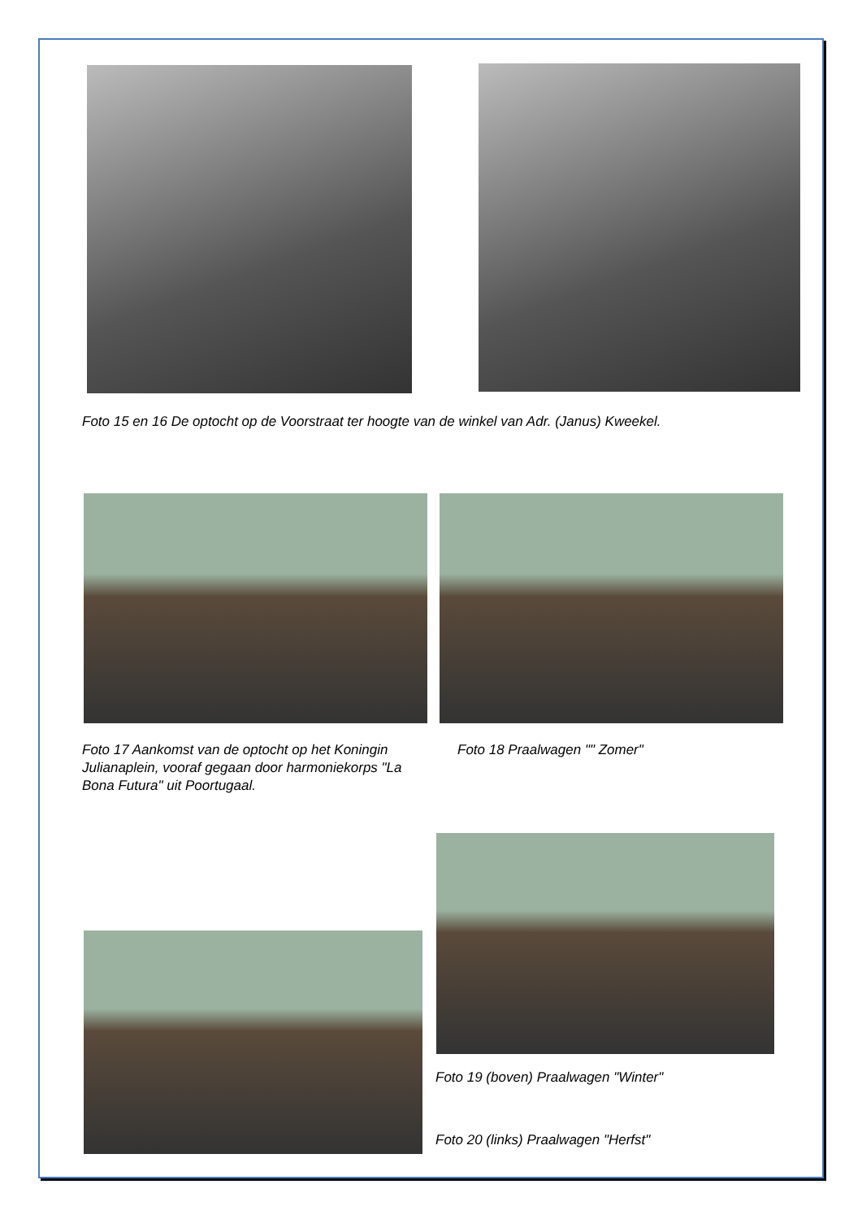Foto 15 en 16 De optocht op de Voorstraat ter hoogte van de winkel van Adr. (Janus) Kweekel.
Foto 17 Aankomst van de optocht op het Koningin Julianaplein, vooraf gegaan door harmoniekorps "La Bona Futura" uit Poortugaal.
Foto 18 Praalwagen "" Zomer"
Foto 19 (boven) Praalwagen "Winter"
Foto 20 (links) Praalwagen "Herfst"